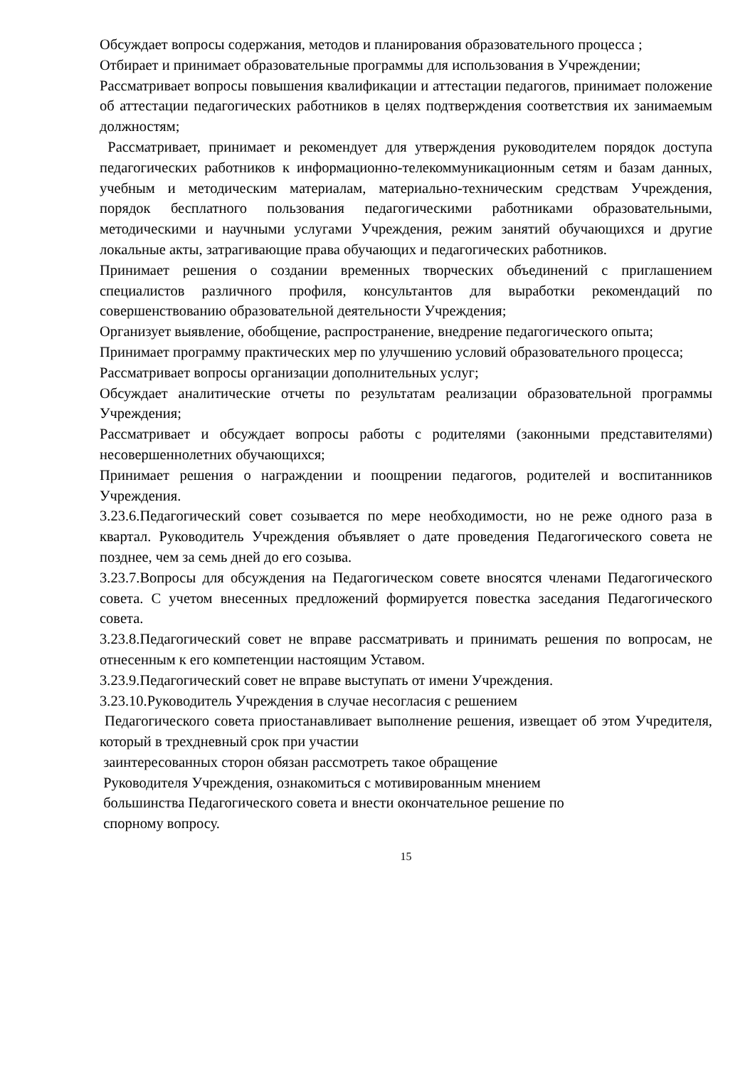Обсуждает вопросы содержания, методов и планирования образовательного процесса ;
Отбирает и принимает образовательные программы для использования в Учреждении;
Рассматривает вопросы повышения квалификации и аттестации педагогов, принимает положение об аттестации педагогических работников в целях подтверждения соответствия их занимаемым должностям;
Рассматривает, принимает и рекомендует для утверждения руководителем порядок доступа педагогических работников к информационно-телекоммуникационным сетям и базам данных, учебным и методическим материалам, материально-техническим средствам Учреждения, порядок бесплатного пользования педагогическими работниками образовательными, методическими и научными услугами Учреждения, режим занятий обучающихся и другие локальные акты, затрагивающие права обучающих и педагогических работников.
Принимает решения о создании временных творческих объединений с приглашением специалистов различного профиля, консультантов для выработки рекомендаций по совершенствованию образовательной деятельности Учреждения;
Организует выявление, обобщение, распространение, внедрение педагогического опыта;
Принимает программу практических мер по улучшению условий образовательного процесса;
Рассматривает вопросы организации дополнительных услуг;
Обсуждает аналитические отчеты по результатам реализации образовательной программы Учреждения;
Рассматривает и обсуждает вопросы работы с родителями (законными представителями) несовершеннолетних обучающихся;
Принимает решения о награждении и поощрении педагогов, родителей и воспитанников Учреждения.
3.23.6.Педагогический совет созывается по мере необходимости, но не реже одного раза в квартал. Руководитель Учреждения объявляет о дате проведения Педагогического совета не позднее, чем за семь дней до его созыва.
3.23.7.Вопросы для обсуждения на Педагогическом совете вносятся членами Педагогического совета. С учетом внесенных предложений формируется повестка заседания Педагогического совета.
3.23.8.Педагогический совет не вправе рассматривать и принимать решения по вопросам, не отнесенным к его компетенции настоящим Уставом.
3.23.9.Педагогический совет не вправе выступать от имени Учреждения.
3.23.10.Руководитель Учреждения в случае несогласия с решением
Педагогического совета приостанавливает выполнение решения, извещает об этом Учредителя, который в трехдневный срок при участии
заинтересованных сторон обязан рассмотреть такое обращение
Руководителя Учреждения, ознакомиться с мотивированным мнением
большинства Педагогического совета и внести окончательное решение по
спорному вопросу.
15